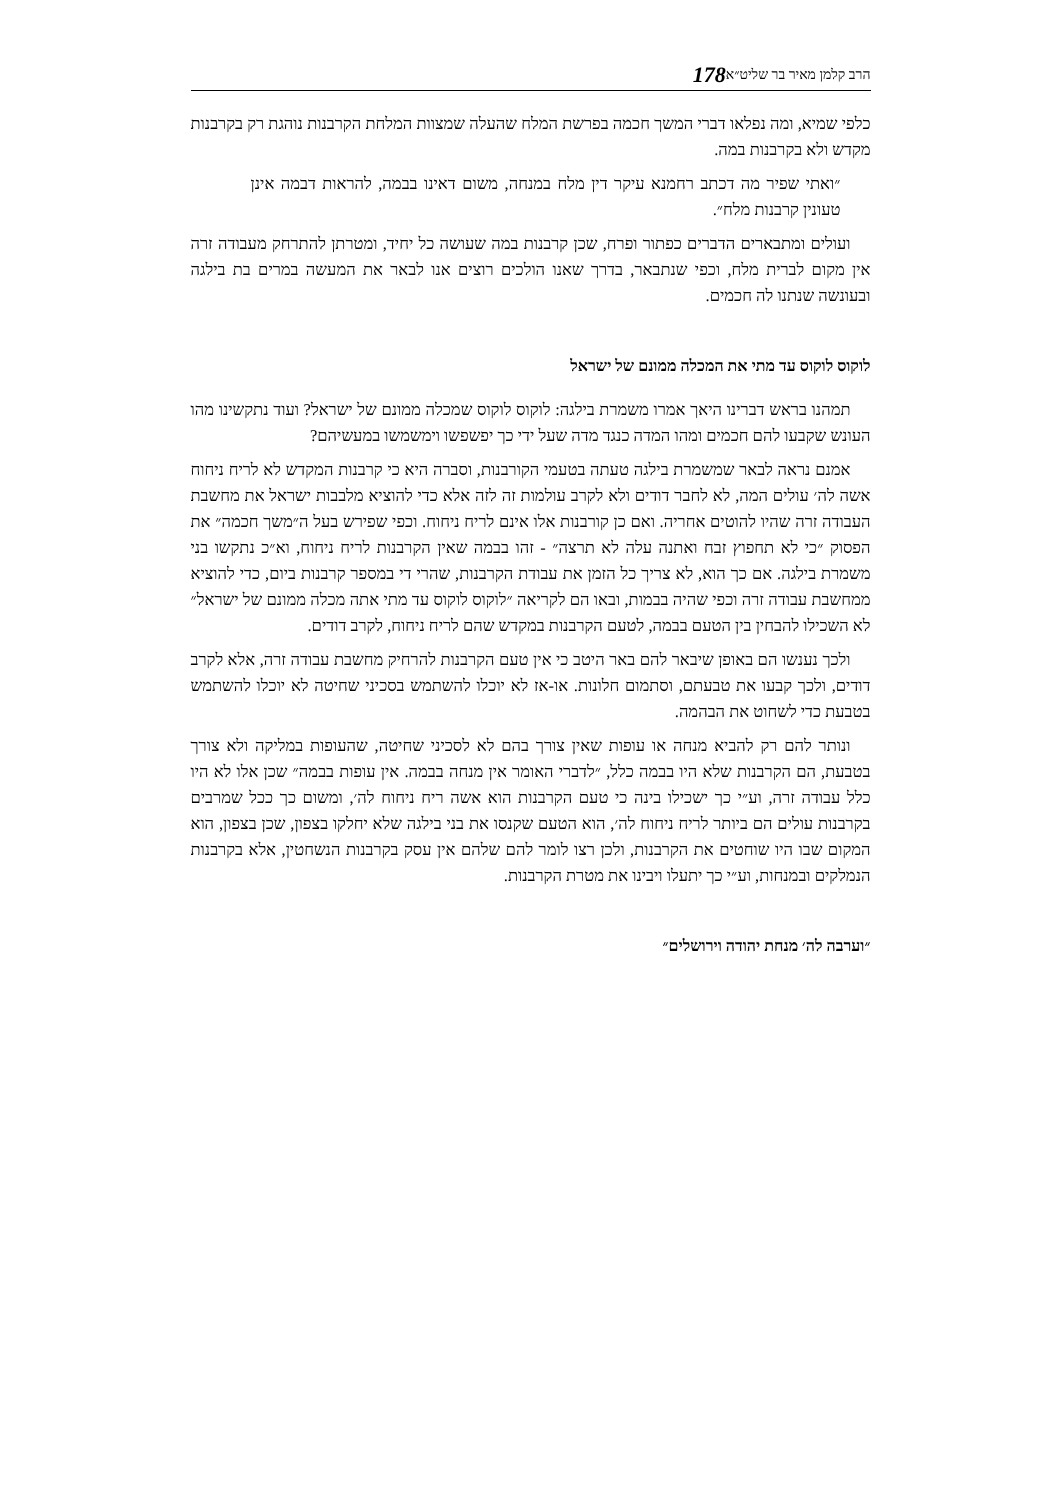הרב קלמן מאיר בר שליט״א 178
כלפי שמיא, ומה נפלאו דברי המשך חכמה בפרשת המלח שהעלה שמצוות המלחת הקרבנות נוהגת רק בקרבנות מקדש ולא בקרבנות במה.
״ואתי שפיר מה דכתב רחמנא עיקר דין מלח במנחה, משום דאינו בבמה, להראות דבמה אינן טעונין קרבנות מלח״.
ועולים ומתבארים הדברים כפתור ופרח, שכן קרבנות במה שעושה כל יחיד, ומטרתן להתרחק מעבודה זרה אין מקום לברית מלח, וכפי שנתבאר, בדרך שאנו הולכים רוצים אנו לבאר את המעשה במרים בת בילגה ובעונשה שנתנו לה חכמים.
לוקוס לוקוס עד מתי את המכלה ממונם של ישראל
תמהנו בראש דברינו היאך אמרו משמרת בילגה: לוקוס לוקוס שמכלה ממונם של ישראל? ועוד נתקשינו מהו העונש שקבעו להם חכמים ומהו המדה כנגד מדה שעל ידי כך יפשפשו וימשמשו במעשיהם?
אמנם נראה לבאר שמשמרת בילגה טעתה בטעמי הקורבנות, וסברה היא כי קרבנות המקדש לא לריח ניחוח אשה לה׳ עולים המה, לא לחבר דודים ולא לקרב עולמות זה לזה אלא כדי להוציא מלבבות ישראל את מחשבת העבודה זרה שהיו להוטים אחריה. ואם כן קורבנות אלו אינם לריח ניחוח. וכפי שפירש בעל ה״משך חכמה״ את הפסוק ״כי לא תחפוץ זבח ואתנה עלה לא תרצה״ - זהו בבמה שאין הקרבנות לריח ניחוח, וא״כ נתקשו בני משמרת בילגה. אם כך הוא, לא צריך כל הזמן את עבודת הקרבנות, שהרי די במספר קרבנות ביום, כדי להוציא ממחשבת עבודה זרה וכפי שהיה בבמות, ובאו הם לקריאה ״לוקוס לוקוס עד מתי אתה מכלה ממונם של ישראל״ לא השכילו להבחין בין הטעם בבמה, לטעם הקרבנות במקדש שהם לריח ניחוח, לקרב דודים.
ולכך נענשו הם באופן שיבאר להם באר היטב כי אין טעם הקרבנות להרחיק מחשבת עבודה זרה, אלא לקרב דודים, ולכך קבעו את טבעתם, וסתמום חלונות. או-אז לא יוכלו להשתמש בסכיני שחיטה לא יוכלו להשתמש בטבעת כדי לשחוט את הבהמה.
ונותר להם רק להביא מנחה או עופות שאין צורך בהם לא לסכיני שחיטה, שהעופות במליקה ולא צורך בטבעת, הם הקרבנות שלא היו בבמה כלל, ״לדברי האומר אין מנחה בבמה. אין עופות בבמה״ שכן אלו לא היו כלל עבודה זרה, וע״י כך ישכילו בינה כי טעם הקרבנות הוא אשה ריח ניחוח לה׳, ומשום כך ככל שמרבים בקרבנות עולים הם ביותר לריח ניחוח לה׳, הוא הטעם שקנסו את בני בילגה שלא יחלקו בצפון, שכן בצפון, הוא המקום שבו היו שוחטים את הקרבנות, ולכן רצו לומר להם שלהם אין עסק בקרבנות הנשחטין, אלא בקרבנות הנמלקים ובמנחות, וע״י כך יתעלו ויבינו את מטרת הקרבנות.
״וערבה לה׳ מנחת יהודה וירושלים״